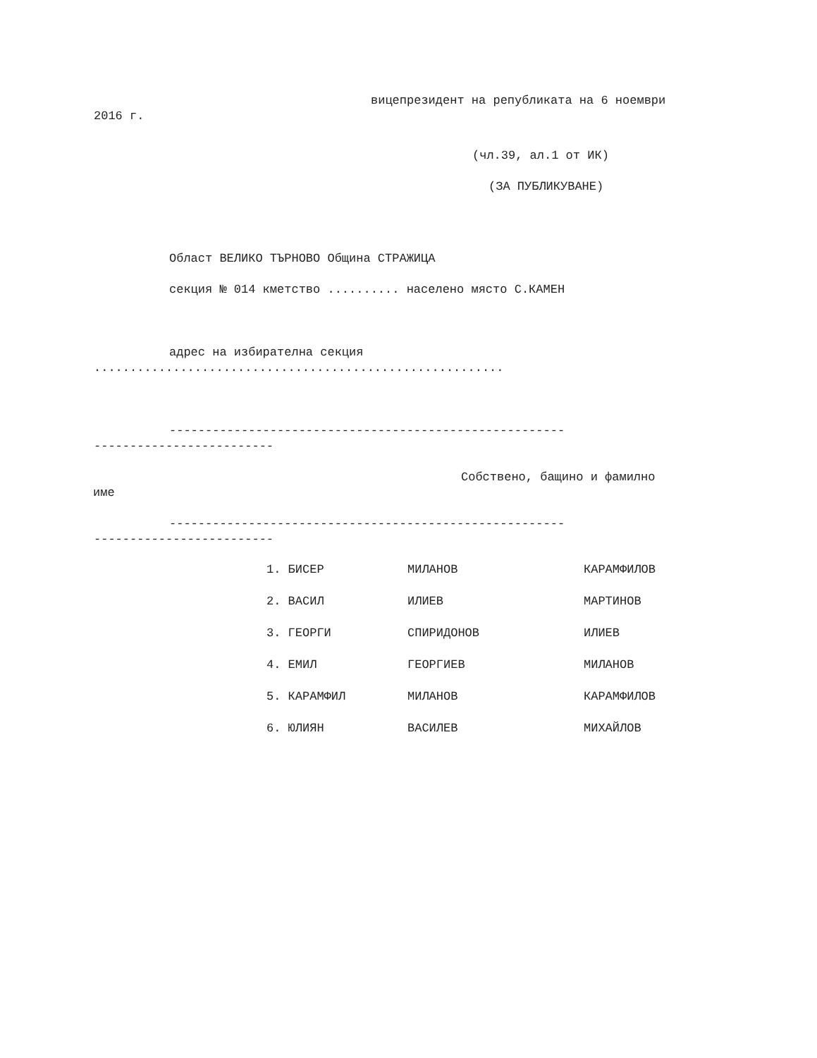вицепрезидент на републиката на 6 ноември
2016 г.
(чл.39, ал.1 от ИК)
(ЗА ПУБЛИКУВАНЕ)
Област ВЕЛИКО ТЪРНОВО Община СТРАЖИЦА
секция № 014 кметство .......... населено място С.КАМЕН
адрес на избирателна секция
.........................................................
-------------------------------------------------------
-------------------------
Собствено, бащино и фамилно
име
-------------------------------------------------------
-------------------------
| 1. БИСЕР | МИЛАНОВ | КАРАМФИЛОВ |
| 2. ВАСИЛ | ИЛИЕВ | МАРТИНОВ |
| 3. ГЕОРГИ | СПИРИДОНОВ | ИЛИЕВ |
| 4. ЕМИЛ | ГЕОРГИЕВ | МИЛАНОВ |
| 5. КАРАМФИЛ | МИЛАНОВ | КАРАМФИЛОВ |
| 6. ЮЛИЯН | ВАСИЛЕВ | МИХАЙЛОВ |